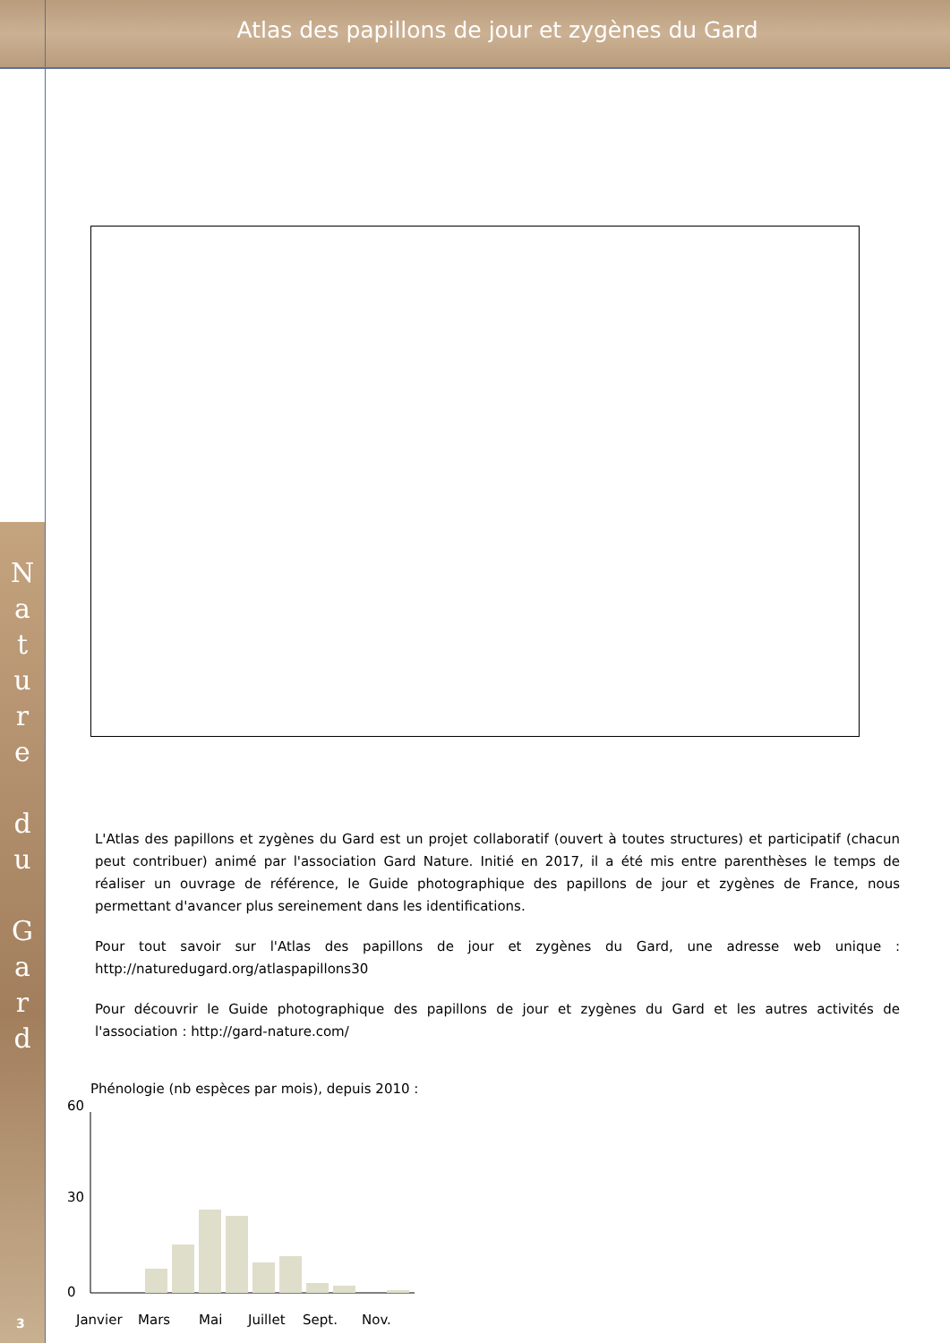Atlas des papillons de jour et zygènes du Gard
N
a
t
u
r
e
d
u
G
a
r
d
L'Atlas des papillons et zygènes du Gard est un projet collaboratif (ouvert à toutes structures) et participatif (chacun peut contribuer) animé par l'association Gard Nature. Initié en 2017, il a été mis entre parenthèses le temps de réaliser un ouvrage de référence, le Guide photographique des papillons de jour et zygènes de France, nous permettant d'avancer plus sereinement dans les identifications.
Pour tout savoir sur l'Atlas des papillons de jour et zygènes du Gard, une adresse web unique : http://naturedugard.org/atlaspapillons30
Pour découvrir le Guide photographique des papillons de jour et zygènes du Gard et les autres activités de l'association : http://gard-nature.com/
Phénologie (nb espèces par mois), depuis 2010 :
60
30
0
Janvier
Mars
Mai
Juillet
Sept.
Nov.
3